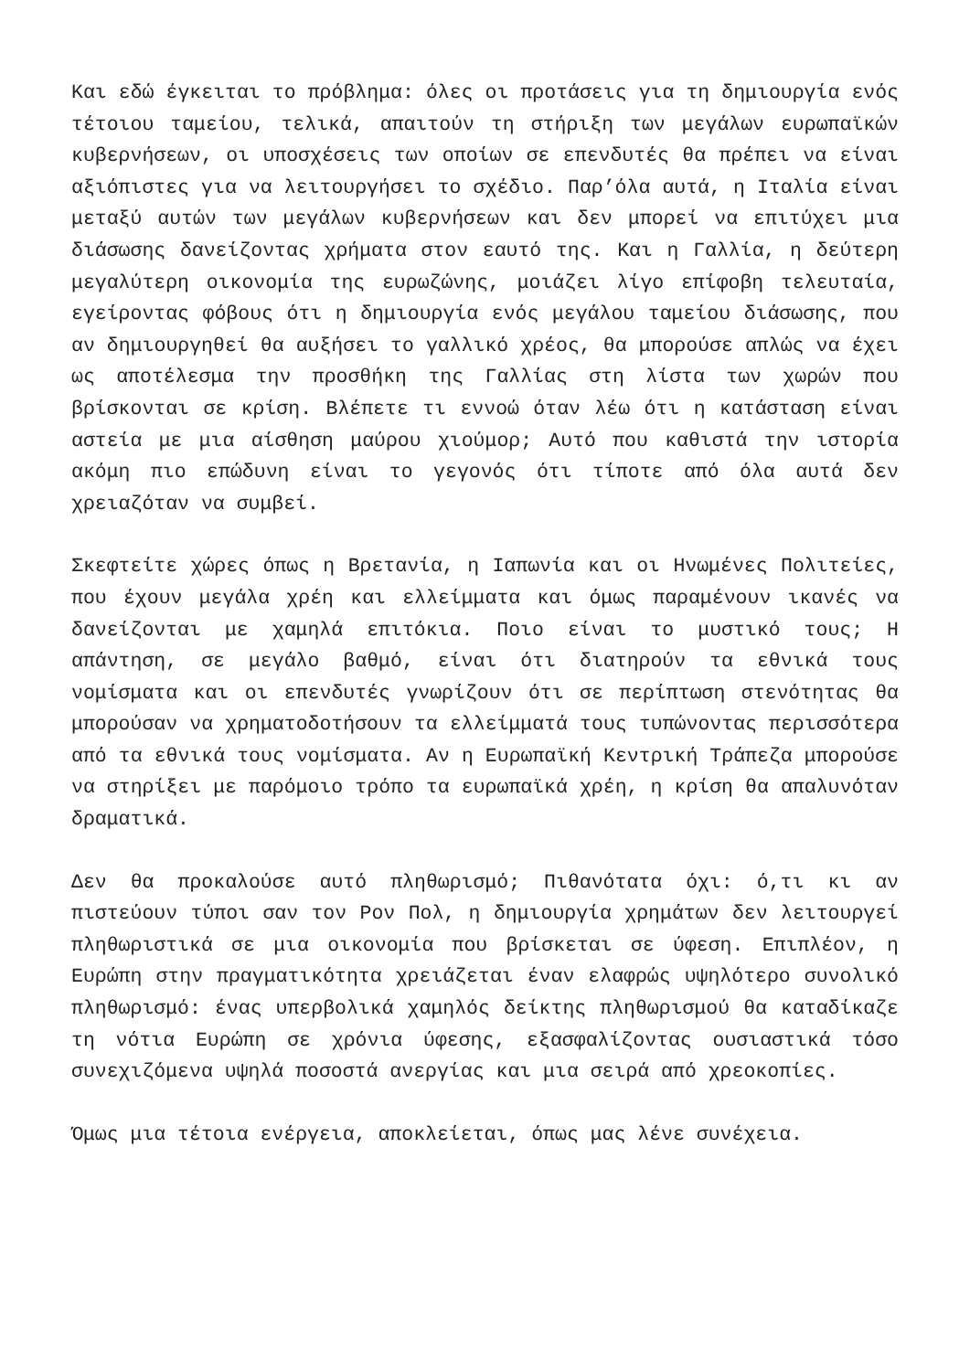Και εδώ έγκειται το πρόβλημα: όλες οι προτάσεις για τη δημιουργία ενός τέτοιου ταμείου, τελικά, απαιτούν τη στήριξη των μεγάλων ευρωπαϊκών κυβερνήσεων, οι υποσχέσεις των οποίων σε επενδυτές θα πρέπει να είναι αξιόπιστες για να λειτουργήσει το σχέδιο. Παρ’όλα αυτά, η Ιταλία είναι μεταξύ αυτών των μεγάλων κυβερνήσεων και δεν μπορεί να επιτύχει μια διάσωσης δανείζοντας χρήματα στον εαυτό της. Και η Γαλλία, η δεύτερη μεγαλύτερη οικονομία της ευρωζώνης, μοιάζει λίγο επίφοβη τελευταία, εγείροντας φόβους ότι η δημιουργία ενός μεγάλου ταμείου διάσωσης, που αν δημιουργηθεί θα αυξήσει το γαλλικό χρέος, θα μπορούσε απλώς να έχει ως αποτέλεσμα την προσθήκη της Γαλλίας στη λίστα των χωρών που βρίσκονται σε κρίση. Βλέπετε τι εννοώ όταν λέω ότι η κατάσταση είναι αστεία με μια αίσθηση μαύρου χιούμορ; Αυτό που καθιστά την ιστορία ακόμη πιο επώδυνη είναι το γεγονός ότι τίποτε από όλα αυτά δεν χρειαζόταν να συμβεί.
Σκεφτείτε χώρες όπως η Βρετανία, η Ιαπωνία και οι Ηνωμένες Πολιτείες, που έχουν μεγάλα χρέη και ελλείμματα και όμως παραμένουν ικανές να δανείζονται με χαμηλά επιτόκια. Ποιο είναι το μυστικό τους; Η απάντηση, σε μεγάλο βαθμό, είναι ότι διατηρούν τα εθνικά τους νομίσματα και οι επενδυτές γνωρίζουν ότι σε περίπτωση στενότητας θα μπορούσαν να χρηματοδοτήσουν τα ελλείμματά τους τυπώνοντας περισσότερα από τα εθνικά τους νομίσματα. Αν η Ευρωπαϊκή Κεντρική Τράπεζα μπορούσε να στηρίξει με παρόμοιο τρόπο τα ευρωπαϊκά χρέη, η κρίση θα απαλυνόταν δραματικά.
Δεν θα προκαλούσε αυτό πληθωρισμό; Πιθανότατα όχι: ό,τι κι αν πιστεύουν τύποι σαν τον Ρον Πολ, η δημιουργία χρημάτων δεν λειτουργεί πληθωριστικά σε μια οικονομία που βρίσκεται σε ύφεση. Επιπλέον, η Ευρώπη στην πραγματικότητα χρειάζεται έναν ελαφρώς υψηλότερο συνολικό πληθωρισμό: ένας υπερβολικά χαμηλός δείκτης πληθωρισμού θα καταδίκαζε τη νότια Ευρώπη σε χρόνια ύφεσης, εξασφαλίζοντας ουσιαστικά τόσο συνεχιζόμενα υψηλά ποσοστά ανεργίας και μια σειρά από χρεοκοπίες.
Όμως μια τέτοια ενέργεια, αποκλείεται, όπως μας λένε συνέχεια.